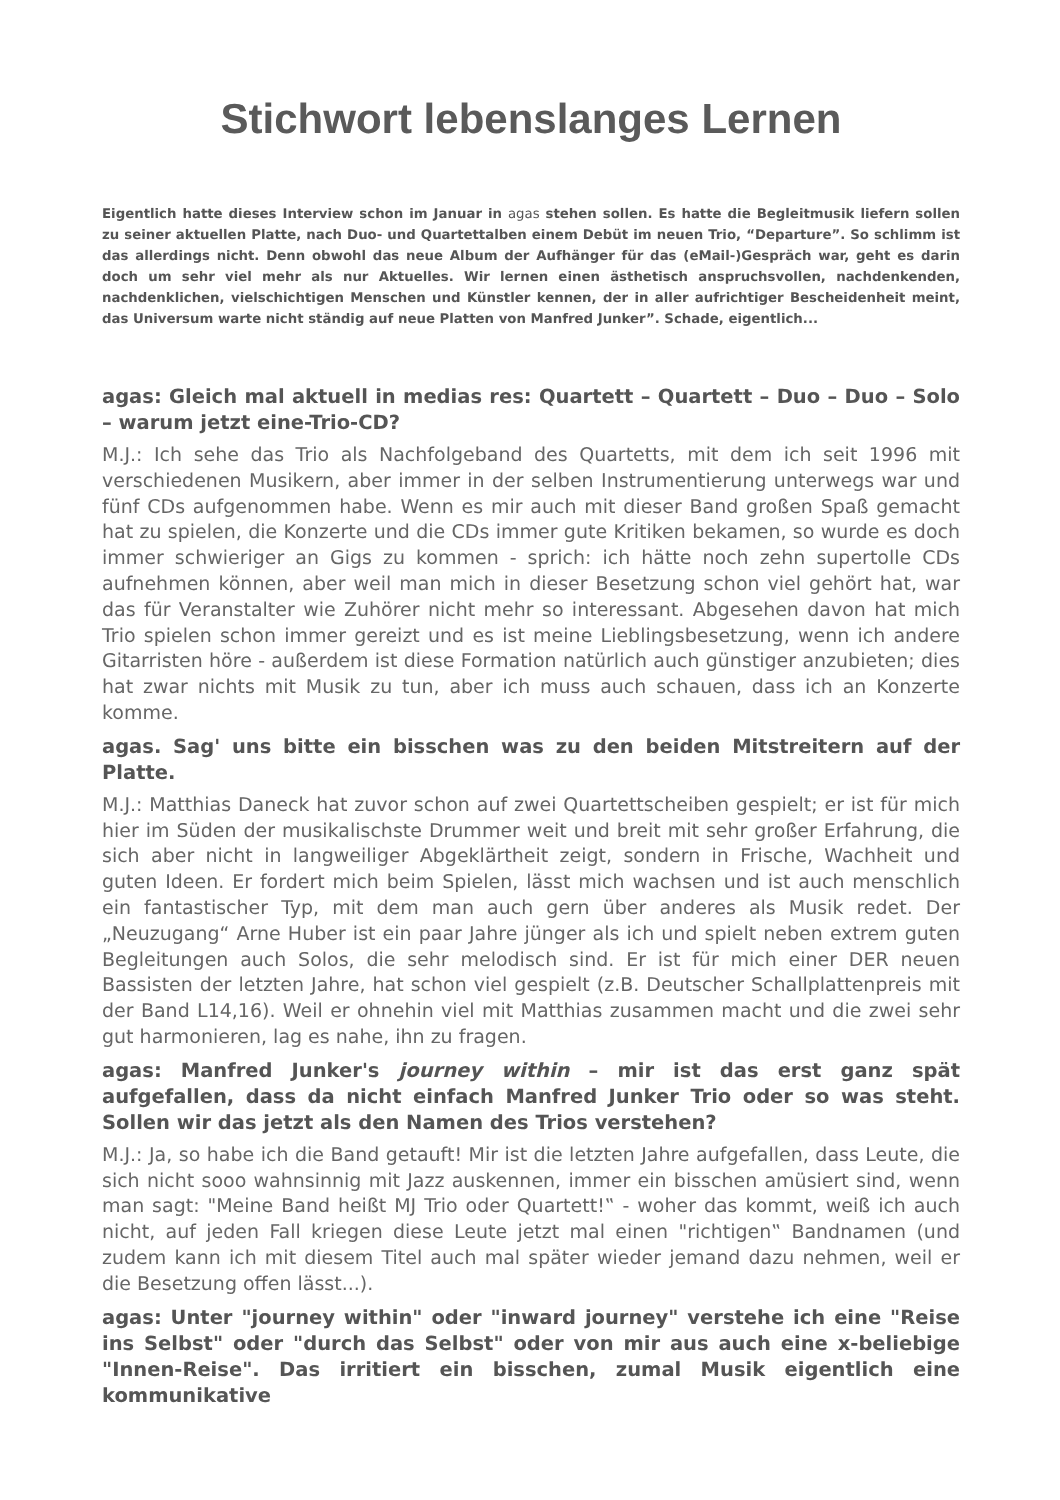Stichwort lebenslanges Lernen
Eigentlich hatte dieses Interview schon im Januar in agas stehen sollen. Es hatte die Begleitmusik liefern sollen zu seiner aktuellen Platte, nach Duo- und Quartettalben einem Debüt im neuen Trio, “Departure”. So schlimm ist das allerdings nicht. Denn obwohl das neue Album der Aufhänger für das (eMail-)Gespräch war, geht es darin doch um sehr viel mehr als nur Aktuelles. Wir lernen einen ästhetisch anspruchsvollen, nachdenkenden, nachdenklichen, vielschichtigen Menschen und Künstler kennen, der in aller aufrichtiger Bescheidenheit meint, das Universum warte nicht ständig auf neue Platten von Manfred Junker”. Schade, eigentlich...
agas: Gleich mal aktuell in medias res: Quartett – Quartett – Duo – Duo – Solo – warum jetzt eine-Trio-CD?
M.J.: Ich sehe das Trio als Nachfolgeband des Quartetts, mit dem ich seit 1996 mit verschiedenen Musikern, aber immer in der selben Instrumentierung unterwegs war und fünf CDs aufgenommen habe. Wenn es mir auch mit dieser Band großen Spaß gemacht hat zu spielen, die Konzerte und die CDs immer gute Kritiken bekamen, so wurde es doch immer schwieriger an Gigs zu kommen - sprich: ich hätte noch zehn supertolle CDs aufnehmen können, aber weil man mich in dieser Besetzung schon viel gehört hat, war das für Veranstalter wie Zuhörer nicht mehr so interessant. Abgesehen davon hat mich Trio spielen schon immer gereizt und es ist meine Lieblingsbesetzung, wenn ich andere Gitarristen höre - außerdem ist diese Formation natürlich auch günstiger anzubieten; dies hat zwar nichts mit Musik zu tun, aber ich muss auch schauen, dass ich an Konzerte komme.
agas. Sag' uns bitte ein bisschen was zu den beiden Mitstreitern auf der Platte.
M.J.: Matthias Daneck hat zuvor schon auf zwei Quartettscheiben gespielt; er ist für mich hier im Süden der musikalischste Drummer weit und breit mit sehr großer Erfahrung, die sich aber nicht in langweiliger Abgeklärtheit zeigt, sondern in Frische, Wachheit und guten Ideen. Er fordert mich beim Spielen, lässt mich wachsen und ist auch menschlich ein fantastischer Typ, mit dem man auch gern über anderes als Musik redet. Der „Neuzugang“ Arne Huber ist ein paar Jahre jünger als ich und spielt neben extrem guten Begleitungen auch Solos, die sehr melodisch sind. Er ist für mich einer DER neuen Bassisten der letzten Jahre, hat schon viel gespielt (z.B. Deutscher Schallplattenpreis mit der Band L14,16). Weil er ohnehin viel mit Matthias zusammen macht und die zwei sehr gut harmonieren, lag es nahe, ihn zu fragen.
agas: Manfred Junker's journey within – mir ist das erst ganz spät aufgefallen, dass da nicht einfach Manfred Junker Trio oder so was steht. Sollen wir das jetzt als den Namen des Trios verstehen?
M.J.: Ja, so habe ich die Band getauft! Mir ist die letzten Jahre aufgefallen, dass Leute, die sich nicht sooo wahnsinnig mit Jazz auskennen, immer ein bisschen amüsiert sind, wenn man sagt: "Meine Band heißt MJ Trio oder Quartett!‟ - woher das kommt, weiß ich auch nicht, auf jeden Fall kriegen diese Leute jetzt mal einen "richtigen‟ Bandnamen (und zudem kann ich mit diesem Titel auch mal später wieder jemand dazu nehmen, weil er die Besetzung offen lässt...).
agas: Unter "journey within" oder "inward journey" verstehe ich eine "Reise ins Selbst" oder "durch das Selbst" oder von mir aus auch eine x-beliebige "Innen-Reise". Das irritiert ein bisschen, zumal Musik eigentlich eine kommunikative